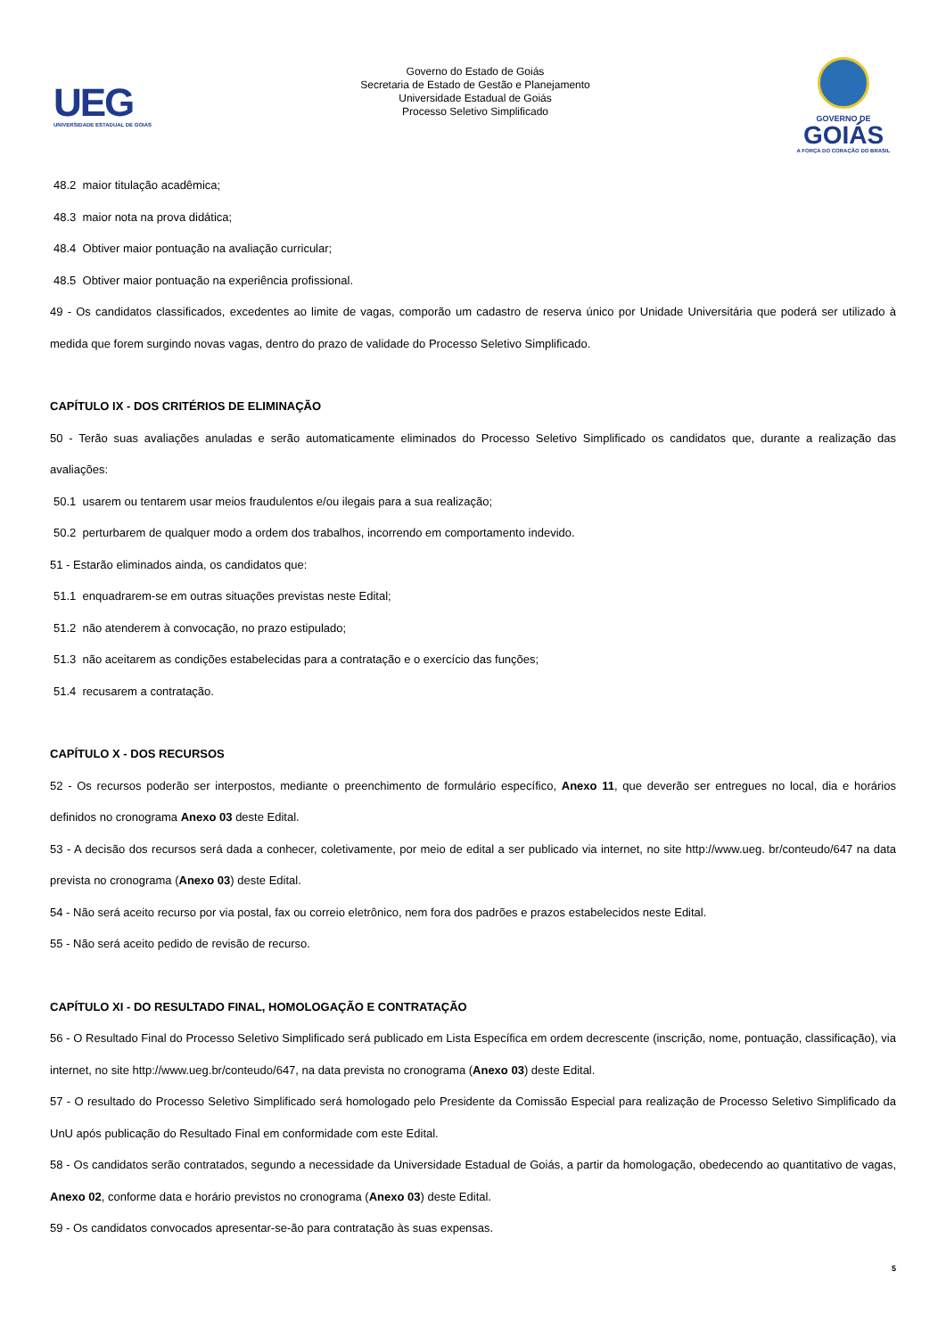UEG
UNIVERSIDADE ESTADUAL DE GOIÁS
Governo do Estado de Goiás
Secretaria de Estado de Gestão e Planejamento
Universidade Estadual de Goiás
Processo Seletivo Simplificado
GOVERNO DE
GOIÁS
A FORÇA DO CORAÇÃO DO BRASIL
48.2 maior titulação acadêmica;
48.3 maior nota na prova didática;
48.4 Obtiver maior pontuação na avaliação curricular;
48.5 Obtiver maior pontuação na experiência profissional.
49 - Os candidatos classificados, excedentes ao limite de vagas, comporão um cadastro de reserva único por Unidade Universitária que poderá ser utilizado à medida que forem surgindo novas vagas, dentro do prazo de validade do Processo Seletivo Simplificado.
CAPÍTULO IX - DOS CRITÉRIOS DE ELIMINAÇÃO
50 - Terão suas avaliações anuladas e serão automaticamente eliminados do Processo Seletivo Simplificado os candidatos que, durante a realização das avaliações:
50.1 usarem ou tentarem usar meios fraudulentos e/ou ilegais para a sua realização;
50.2 perturbarem de qualquer modo a ordem dos trabalhos, incorrendo em comportamento indevido.
51 - Estarão eliminados ainda, os candidatos que:
51.1 enquadrarem-se em outras situações previstas neste Edital;
51.2 não atenderem à convocação, no prazo estipulado;
51.3 não aceitarem as condições estabelecidas para a contratação e o exercício das funções;
51.4 recusarem a contratação.
CAPÍTULO X - DOS RECURSOS
52 - Os recursos poderão ser interpostos, mediante o preenchimento de formulário específico, Anexo 11, que deverão ser entregues no local, dia e horários definidos no cronograma Anexo 03 deste Edital.
53 - A decisão dos recursos será dada a conhecer, coletivamente, por meio de edital a ser publicado via internet, no site http://www.ueg. br/conteudo/647 na data prevista no cronograma (Anexo 03) deste Edital.
54 - Não será aceito recurso por via postal, fax ou correio eletrônico, nem fora dos padrões e prazos estabelecidos neste Edital.
55 - Não será aceito pedido de revisão de recurso.
CAPÍTULO XI - DO RESULTADO FINAL, HOMOLOGAÇÃO E CONTRATAÇÃO
56 - O Resultado Final do Processo Seletivo Simplificado será publicado em Lista Específica em ordem decrescente (inscrição, nome, pontuação, classificação), via internet, no site http://www.ueg.br/conteudo/647, na data prevista no cronograma (Anexo 03) deste Edital.
57 - O resultado do Processo Seletivo Simplificado será homologado pelo Presidente da Comissão Especial para realização de Processo Seletivo Simplificado da UnU após publicação do Resultado Final em conformidade com este Edital.
58 - Os candidatos serão contratados, segundo a necessidade da Universidade Estadual de Goiás, a partir da homologação, obedecendo ao quantitativo de vagas, Anexo 02, conforme data e horário previstos no cronograma (Anexo 03) deste Edital.
59 - Os candidatos convocados apresentar-se-ão para contratação às suas expensas.
5